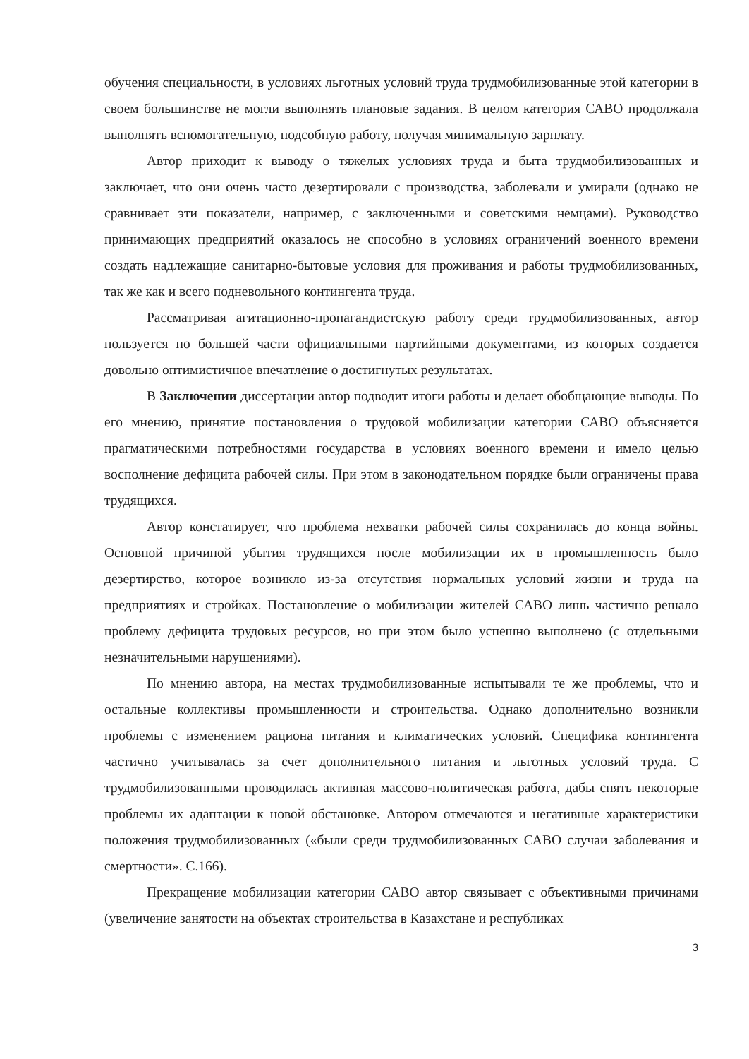обучения специальности, в условиях льготных условий труда трудмобилизованные этой категории в своем большинстве не могли выполнять плановые задания. В целом категория САВО продолжала выполнять вспомогательную, подсобную работу, получая минимальную зарплату.
Автор приходит к выводу о тяжелых условиях труда и быта трудмобилизованных и заключает, что они очень часто дезертировали с производства, заболевали и умирали (однако не сравнивает эти показатели, например, с заключенными и советскими немцами). Руководство принимающих предприятий оказалось не способно в условиях ограничений военного времени создать надлежащие санитарно-бытовые условия для проживания и работы трудмобилизованных, так же как и всего подневольного контингента труда.
Рассматривая агитационно-пропагандистскую работу среди трудмобилизованных, автор пользуется по большей части официальными партийными документами, из которых создается довольно оптимистичное впечатление о достигнутых результатах.
В Заключении диссертации автор подводит итоги работы и делает обобщающие выводы. По его мнению, принятие постановления о трудовой мобилизации категории САВО объясняется прагматическими потребностями государства в условиях военного времени и имело целью восполнение дефицита рабочей силы. При этом в законодательном порядке были ограничены права трудящихся.
Автор констатирует, что проблема нехватки рабочей силы сохранилась до конца войны. Основной причиной убытия трудящихся после мобилизации их в промышленность было дезертирство, которое возникло из-за отсутствия нормальных условий жизни и труда на предприятиях и стройках. Постановление о мобилизации жителей САВО лишь частично решало проблему дефицита трудовых ресурсов, но при этом было успешно выполнено (с отдельными незначительными нарушениями).
По мнению автора, на местах трудмобилизованные испытывали те же проблемы, что и остальные коллективы промышленности и строительства. Однако дополнительно возникли проблемы с изменением рациона питания и климатических условий. Специфика контингента частично учитывалась за счет дополнительного питания и льготных условий труда. С трудмобилизованными проводилась активная массово-политическая работа, дабы снять некоторые проблемы их адаптации к новой обстановке. Автором отмечаются и негативные характеристики положения трудмобилизованных («были среди трудмобилизованных САВО случаи заболевания и смертности». С.166).
Прекращение мобилизации категории САВО автор связывает с объективными причинами (увеличение занятости на объектах строительства в Казахстане и республиках
3